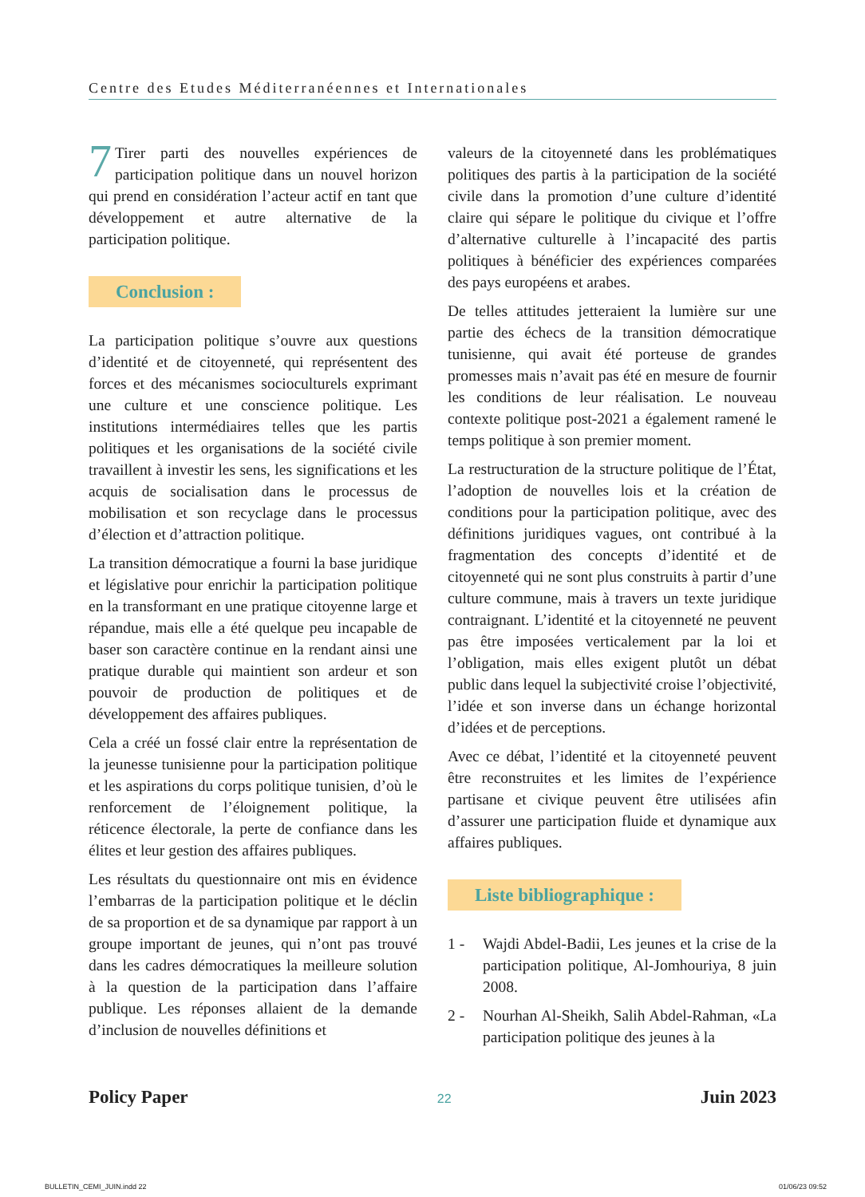Centre des Etudes Méditerranéennes et Internationales
7 Tirer parti des nouvelles expériences de participation politique dans un nouvel horizon qui prend en considération l’acteur actif en tant que développement et autre alternative de la participation politique.
Conclusion :
La participation politique s’ouvre aux questions d’identité et de citoyenneté, qui représentent des forces et des mécanismes socioculturels exprimant une culture et une conscience politique. Les institutions intermédiaires telles que les partis politiques et les organisations de la société civile travaillent à investir les sens, les significations et les acquis de socialisation dans le processus de mobilisation et son recyclage dans le processus d’élection et d’attraction politique.
La transition démocratique a fourni la base juridique et législative pour enrichir la participation politique en la transformant en une pratique citoyenne large et répandue, mais elle a été quelque peu incapable de baser son caractère continue en la rendant ainsi une pratique durable qui maintient son ardeur et son pouvoir de production de politiques et de développement des affaires publiques.
Cela a créé un fossé clair entre la représentation de la jeunesse tunisienne pour la participation politique et les aspirations du corps politique tunisien, d’où le renforcement de l’éloignement politique, la réticence électorale, la perte de confiance dans les élites et leur gestion des affaires publiques.
Les résultats du questionnaire ont mis en évidence l’embarras de la participation politique et le déclin de sa proportion et de sa dynamique par rapport à un groupe important de jeunes, qui n’ont pas trouvé dans les cadres démocratiques la meilleure solution à la question de la participation dans l’affaire publique. Les réponses allaient de la demande d’inclusion de nouvelles définitions et
valeurs de la citoyenneté dans les problématiques politiques des partis à la participation de la société civile dans la promotion d’une culture d’identité claire qui sépare le politique du civique et l’offre d’alternative culturelle à l’incapacité des partis politiques à bénéficier des expériences comparées des pays européens et arabes.
De telles attitudes jetteraient la lumière sur une partie des échecs de la transition démocratique tunisienne, qui avait été porteuse de grandes promesses mais n’avait pas été en mesure de fournir les conditions de leur réalisation. Le nouveau contexte politique post-2021 a également ramené le temps politique à son premier moment.
La restructuration de la structure politique de l’État, l’adoption de nouvelles lois et la création de conditions pour la participation politique, avec des définitions juridiques vagues, ont contribué à la fragmentation des concepts d’identité et de citoyenneté qui ne sont plus construits à partir d’une culture commune, mais à travers un texte juridique contraignant. L’identité et la citoyenneté ne peuvent pas être imposées verticalement par la loi et l’obligation, mais elles exigent plutôt un débat public dans lequel la subjectivité croise l’objectivité, l’idée et son inverse dans un échange horizontal d’idées et de perceptions.
Avec ce débat, l’identité et la citoyenneté peuvent être reconstruites et les limites de l’expérience partisane et civique peuvent être utilisées afin d’assurer une participation fluide et dynamique aux affaires publiques.
Liste bibliographique :
1 - Wajdi Abdel-Badii, Les jeunes et la crise de la participation politique, Al-Jomhouriya, 8 juin 2008.
2 - Nourhan Al-Sheikh, Salih Abdel-Rahman, «La participation politique des jeunes à la
Policy Paper 22 Juin 2023
BULLETIN_CEMI_JUIN.indd 22 01/06/23 09:52